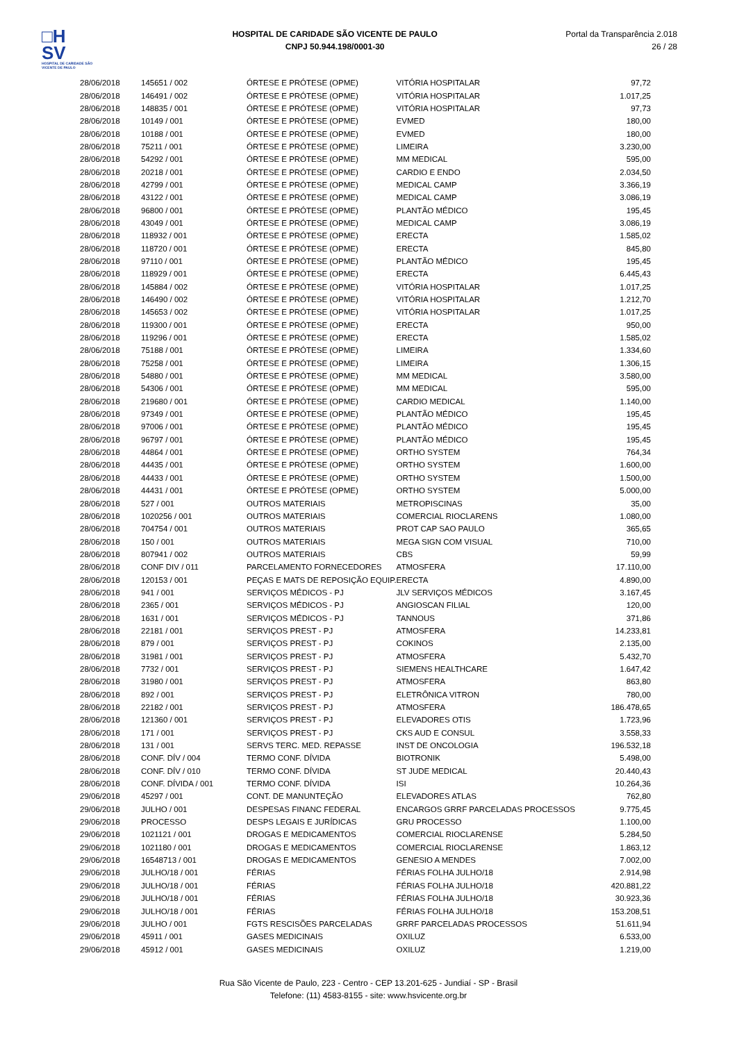□H
SV
HOSPITAL DE CARIDADE SÃO VICENTE DE PAULO
HOSPITAL DE CARIDADE SÃO VICENTE DE PAULO
CNPJ 50.944.198/0001-30
Portal da Transparência 2.018
26 / 28
| 28/06/2018 | 145651 / 002 | ÓRTESE E PRÓTESE (OPME) | VITÓRIA HOSPITALAR | 97,72 |
| 28/06/2018 | 146491 / 002 | ÓRTESE E PRÓTESE (OPME) | VITÓRIA HOSPITALAR | 1.017,25 |
| 28/06/2018 | 148835 / 001 | ÓRTESE E PRÓTESE (OPME) | VITÓRIA HOSPITALAR | 97,73 |
| 28/06/2018 | 10149 / 001 | ÓRTESE E PRÓTESE (OPME) | EVMED | 180,00 |
| 28/06/2018 | 10188 / 001 | ÓRTESE E PRÓTESE (OPME) | EVMED | 180,00 |
| 28/06/2018 | 75211 / 001 | ÓRTESE E PRÓTESE (OPME) | LIMEIRA | 3.230,00 |
| 28/06/2018 | 54292 / 001 | ÓRTESE E PRÓTESE (OPME) | MM MEDICAL | 595,00 |
| 28/06/2018 | 20218 / 001 | ÓRTESE E PRÓTESE (OPME) | CARDIO E ENDO | 2.034,50 |
| 28/06/2018 | 42799 / 001 | ÓRTESE E PRÓTESE (OPME) | MEDICAL CAMP | 3.366,19 |
| 28/06/2018 | 43122 / 001 | ÓRTESE E PRÓTESE (OPME) | MEDICAL CAMP | 3.086,19 |
| 28/06/2018 | 96800 / 001 | ÓRTESE E PRÓTESE (OPME) | PLANTÃO MÉDICO | 195,45 |
| 28/06/2018 | 43049 / 001 | ÓRTESE E PRÓTESE (OPME) | MEDICAL CAMP | 3.086,19 |
| 28/06/2018 | 118932 / 001 | ÓRTESE E PRÓTESE (OPME) | ERECTA | 1.585,02 |
| 28/06/2018 | 118720 / 001 | ÓRTESE E PRÓTESE (OPME) | ERECTA | 845,80 |
| 28/06/2018 | 97110 / 001 | ÓRTESE E PRÓTESE (OPME) | PLANTÃO MÉDICO | 195,45 |
| 28/06/2018 | 118929 / 001 | ÓRTESE E PRÓTESE (OPME) | ERECTA | 6.445,43 |
| 28/06/2018 | 145884 / 002 | ÓRTESE E PRÓTESE (OPME) | VITÓRIA HOSPITALAR | 1.017,25 |
| 28/06/2018 | 146490 / 002 | ÓRTESE E PRÓTESE (OPME) | VITÓRIA HOSPITALAR | 1.212,70 |
| 28/06/2018 | 145653 / 002 | ÓRTESE E PRÓTESE (OPME) | VITÓRIA HOSPITALAR | 1.017,25 |
| 28/06/2018 | 119300 / 001 | ÓRTESE E PRÓTESE (OPME) | ERECTA | 950,00 |
| 28/06/2018 | 119296 / 001 | ÓRTESE E PRÓTESE (OPME) | ERECTA | 1.585,02 |
| 28/06/2018 | 75188 / 001 | ÓRTESE E PRÓTESE (OPME) | LIMEIRA | 1.334,60 |
| 28/06/2018 | 75258 / 001 | ÓRTESE E PRÓTESE (OPME) | LIMEIRA | 1.306,15 |
| 28/06/2018 | 54880 / 001 | ÓRTESE E PRÓTESE (OPME) | MM MEDICAL | 3.580,00 |
| 28/06/2018 | 54306 / 001 | ÓRTESE E PRÓTESE (OPME) | MM MEDICAL | 595,00 |
| 28/06/2018 | 219680 / 001 | ÓRTESE E PRÓTESE (OPME) | CARDIO MEDICAL | 1.140,00 |
| 28/06/2018 | 97349 / 001 | ÓRTESE E PRÓTESE (OPME) | PLANTÃO MÉDICO | 195,45 |
| 28/06/2018 | 97006 / 001 | ÓRTESE E PRÓTESE (OPME) | PLANTÃO MÉDICO | 195,45 |
| 28/06/2018 | 96797 / 001 | ÓRTESE E PRÓTESE (OPME) | PLANTÃO MÉDICO | 195,45 |
| 28/06/2018 | 44864 / 001 | ÓRTESE E PRÓTESE (OPME) | ORTHO SYSTEM | 764,34 |
| 28/06/2018 | 44435 / 001 | ÓRTESE E PRÓTESE (OPME) | ORTHO SYSTEM | 1.600,00 |
| 28/06/2018 | 44433 / 001 | ÓRTESE E PRÓTESE (OPME) | ORTHO SYSTEM | 1.500,00 |
| 28/06/2018 | 44431 / 001 | ÓRTESE E PRÓTESE (OPME) | ORTHO SYSTEM | 5.000,00 |
| 28/06/2018 | 527 / 001 | OUTROS MATERIAIS | METROPISCINAS | 35,00 |
| 28/06/2018 | 1020256 / 001 | OUTROS MATERIAIS | COMERCIAL RIOCLARENS | 1.080,00 |
| 28/06/2018 | 704754 / 001 | OUTROS MATERIAIS | PROT CAP SAO PAULO | 365,65 |
| 28/06/2018 | 150 / 001 | OUTROS MATERIAIS | MEGA SIGN COM VISUAL | 710,00 |
| 28/06/2018 | 807941 / 002 | OUTROS MATERIAIS | CBS | 59,99 |
| 28/06/2018 | CONF DIV / 011 | PARCELAMENTO FORNECEDORES | ATMOSFERA | 17.110,00 |
| 28/06/2018 | 120153 / 001 | PEÇAS E MATS DE REPOSIÇÃO EQUIP. | ERECTA | 4.890,00 |
| 28/06/2018 | 941 / 001 | SERVIÇOS MÉDICOS - PJ | JLV SERVIÇOS MÉDICOS | 3.167,45 |
| 28/06/2018 | 2365 / 001 | SERVIÇOS MÉDICOS - PJ | ANGIOSCAN FILIAL | 120,00 |
| 28/06/2018 | 1631 / 001 | SERVIÇOS MÉDICOS - PJ | TANNOUS | 371,86 |
| 28/06/2018 | 22181 / 001 | SERVIÇOS PREST - PJ | ATMOSFERA | 14.233,81 |
| 28/06/2018 | 879 / 001 | SERVIÇOS PREST - PJ | COKINOS | 2.135,00 |
| 28/06/2018 | 31981 / 001 | SERVIÇOS PREST - PJ | ATMOSFERA | 5.432,70 |
| 28/06/2018 | 7732 / 001 | SERVIÇOS PREST - PJ | SIEMENS HEALTHCARE | 1.647,42 |
| 28/06/2018 | 31980 / 001 | SERVIÇOS PREST - PJ | ATMOSFERA | 863,80 |
| 28/06/2018 | 892 / 001 | SERVIÇOS PREST - PJ | ELETRÔNICA VITRON | 780,00 |
| 28/06/2018 | 22182 / 001 | SERVIÇOS PREST - PJ | ATMOSFERA | 186.478,65 |
| 28/06/2018 | 121360 / 001 | SERVIÇOS PREST - PJ | ELEVADORES OTIS | 1.723,96 |
| 28/06/2018 | 171 / 001 | SERVIÇOS PREST - PJ | CKS AUD E CONSUL | 3.558,33 |
| 28/06/2018 | 131 / 001 | SERVS TERC. MED. REPASSE | INST DE ONCOLOGIA | 196.532,18 |
| 28/06/2018 | CONF. DÍV / 004 | TERMO CONF. DÍVIDA | BIOTRONIK | 5.498,00 |
| 28/06/2018 | CONF. DÍV / 010 | TERMO CONF. DÍVIDA | ST JUDE MEDICAL | 20.440,43 |
| 28/06/2018 | CONF. DÍVIDA / 001 | TERMO CONF. DÍVIDA | ISI | 10.264,36 |
| 29/06/2018 | 45297 / 001 | CONT. DE MANUNTEÇÃO | ELEVADORES ATLAS | 762,80 |
| 29/06/2018 | JULHO / 001 | DESPESAS FINANC FEDERAL | ENCARGOS GRRF PARCELADAS PROCESSOS | 9.775,45 |
| 29/06/2018 | PROCESSO | DESPS LEGAIS E JURÍDICAS | GRU PROCESSO | 1.100,00 |
| 29/06/2018 | 1021121 / 001 | DROGAS E MEDICAMENTOS | COMERCIAL RIOCLARENSE | 5.284,50 |
| 29/06/2018 | 1021180 / 001 | DROGAS E MEDICAMENTOS | COMERCIAL RIOCLARENSE | 1.863,12 |
| 29/06/2018 | 16548713 / 001 | DROGAS E MEDICAMENTOS | GENESIO A MENDES | 7.002,00 |
| 29/06/2018 | JULHO/18 / 001 | FÉRIAS | FÉRIAS FOLHA JULHO/18 | 2.914,98 |
| 29/06/2018 | JULHO/18 / 001 | FÉRIAS | FÉRIAS FOLHA JULHO/18 | 420.881,22 |
| 29/06/2018 | JULHO/18 / 001 | FÉRIAS | FÉRIAS FOLHA JULHO/18 | 30.923,36 |
| 29/06/2018 | JULHO/18 / 001 | FÉRIAS | FÉRIAS FOLHA JULHO/18 | 153.208,51 |
| 29/06/2018 | JULHO / 001 | FGTS RESCISÕES PARCELADAS | GRRF PARCELADAS PROCESSOS | 51.611,94 |
| 29/06/2018 | 45911 / 001 | GASES MEDICINAIS | OXILUZ | 6.533,00 |
| 29/06/2018 | 45912 / 001 | GASES MEDICINAIS | OXILUZ | 1.219,00 |
Rua São Vicente de Paulo, 223 - Centro - CEP 13.201-625 - Jundiaí - SP - Brasil
Telefone: (11) 4583-8155 - site: www.hsvicente.org.br